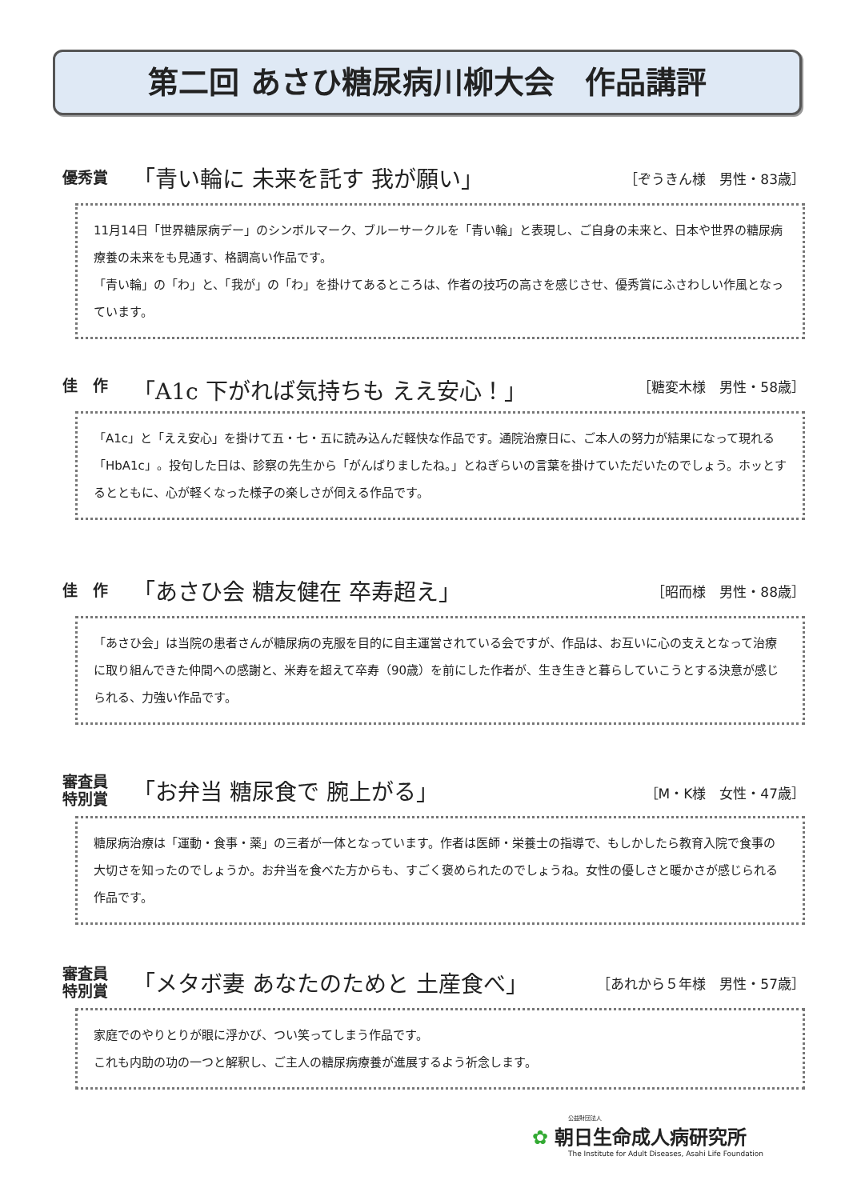第二回 あさひ糖尿病川柳大会　作品講評
優秀賞
「青い輪に 未来を託す 我が願い」
［ぞうきん様　男性・83歳］
11月14日「世界糖尿病デー」のシンボルマーク、ブルーサークルを「青い輪」と表現し、ご自身の未来と、日本や世界の糖尿病療養の未来をも見通す、格調高い作品です。
「青い輪」の「わ」と、「我が」の「わ」を掛けてあるところは、作者の技巧の高さを感じさせ、優秀賞にふさわしい作風となっています。
佳　作
「A1c 下がれば気持ちも ええ安心！」
［糖変木様　男性・58歳］
「A1c」と「ええ安心」を掛けて五・七・五に読み込んだ軽快な作品です。通院治療日に、ご本人の努力が結果になって現れる「HbA1c」。投句した日は、診察の先生から「がんばりましたね。」とねぎらいの言葉を掛けていただいたのでしょう。ホッとするとともに、心が軽くなった様子の楽しさが伺える作品です。
佳　作
「あさひ会 糖友健在 卒寿超え」
［昭而様　男性・88歳］
「あさひ会」は当院の患者さんが糖尿病の克服を目的に自主運営されている会ですが、作品は、お互いに心の支えとなって治療に取り組んできた仲間への感謝と、米寿を超えて卒寿（90歳）を前にした作者が、生き生きと暮らしていこうとする決意が感じられる、力強い作品です。
審査員
特別賞
「お弁当 糖尿食で 腕上がる」
［M・K様　女性・47歳］
糖尿病治療は「運動・食事・薬」の三者が一体となっています。作者は医師・栄養士の指導で、もしかしたら教育入院で食事の大切さを知ったのでしょうか。お弁当を食べた方からも、すごく褒められたのでしょうね。女性の優しさと暖かさが感じられる作品です。
審査員
特別賞
「メタボ妻 あなたのためと 土産食べ」
［あれから５年様　男性・57歳］
家庭でのやりとりが眼に浮かび、つい笑ってしまう作品です。
これも内助の功の一つと解釈し、ご主人の糖尿病療養が進展するよう祈念します。
公益財団法人
✿ 朝日生命成人病研究所
The Institute for Adult Diseases, Asahi Life Foundation